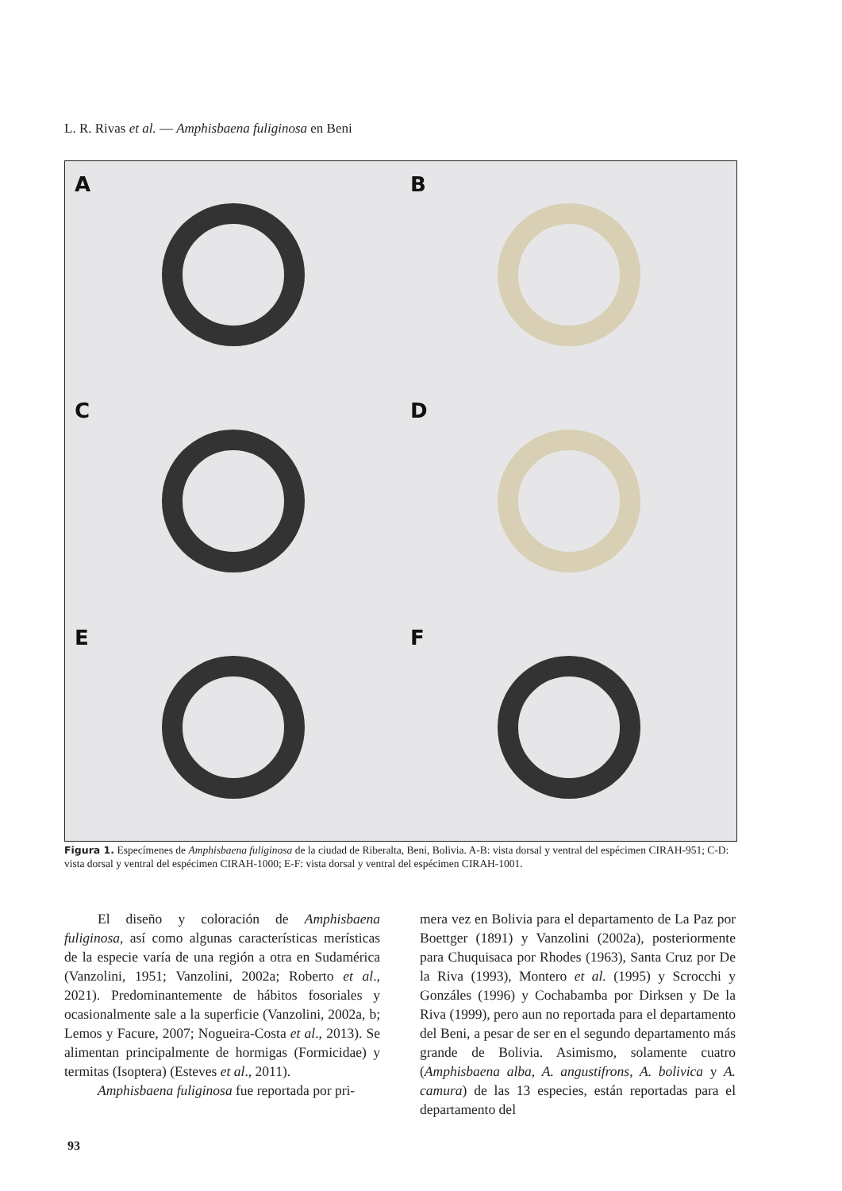L. R. Rivas et al. — Amphisbaena fuliginosa en Beni
A
B
C
D
E
F
Figura 1. Especímenes de Amphisbaena fuliginosa de la ciudad de Riberalta, Beni, Bolivia. A-B: vista dorsal y ventral del espécimen CIRAH-951; C-D: vista dorsal y ventral del espécimen CIRAH-1000; E-F: vista dorsal y ventral del espécimen CIRAH-1001.
El diseño y coloración de Amphisbaena fuliginosa, así como algunas características merísticas de la especie varía de una región a otra en Sudamérica (Vanzolini, 1951; Vanzolini, 2002a; Roberto et al., 2021). Predominantemente de hábitos fosoriales y ocasionalmente sale a la superficie (Vanzolini, 2002a, b; Lemos y Facure, 2007; Nogueira-Costa et al., 2013). Se alimentan principalmente de hormigas (Formicidae) y termitas (Isoptera) (Esteves et al., 2011).
Amphisbaena fuliginosa fue reportada por pri-
mera vez en Bolivia para el departamento de La Paz por Boettger (1891) y Vanzolini (2002a), posteriormente para Chuquisaca por Rhodes (1963), Santa Cruz por De la Riva (1993), Montero et al. (1995) y Scrocchi y Gonzáles (1996) y Cochabamba por Dirksen y De la Riva (1999), pero aun no reportada para el departamento del Beni, a pesar de ser en el segundo departamento más grande de Bolivia. Asimismo, solamente cuatro (Amphisbaena alba, A. angustifrons, A. bolivica y A. camura) de las 13 especies, están reportadas para el departamento del
93